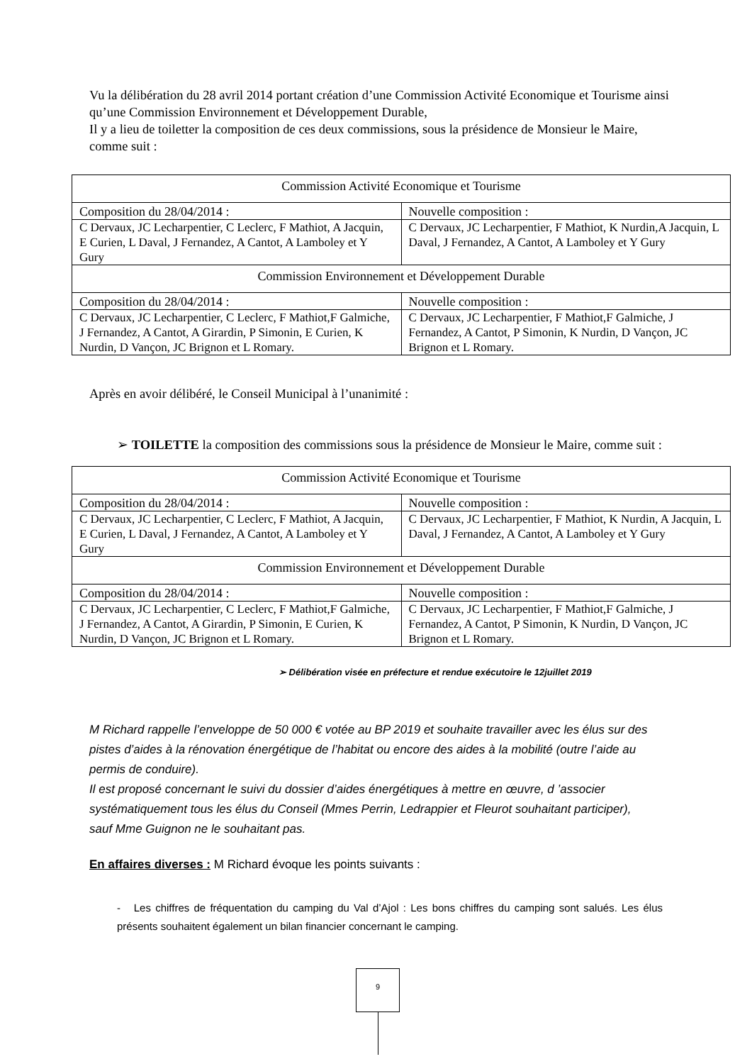Vu la délibération du 28 avril 2014 portant création d’une Commission Activité Economique et Tourisme ainsi qu’une Commission Environnement et Développement Durable,
Il y a lieu de toiletter la composition de ces deux commissions, sous la présidence de Monsieur le Maire, comme suit :
| Commission Activité Economique et Tourisme | |
| Composition du 28/04/2014 : | Nouvelle composition : |
| C Dervaux, JC Lecharpentier, C Leclerc, F Mathiot, A Jacquin, E Curien, L Daval, J Fernandez, A Cantot, A Lamboley et Y Gury | C Dervaux, JC Lecharpentier, F Mathiot, K Nurdin,A Jacquin, L Daval, J Fernandez, A Cantot, A Lamboley et Y Gury |
| Commission Environnement et Développement Durable | |
| Composition du 28/04/2014 : | Nouvelle composition : |
| C Dervaux, JC Lecharpentier, C Leclerc, F Mathiot,F Galmiche, J Fernandez, A Cantot, A Girardin, P Simonin, E Curien, K Nurdin, D Vançon, JC Brignon et L Romary. | C Dervaux, JC Lecharpentier, F Mathiot,F Galmiche, J Fernandez, A Cantot, P Simonin, K Nurdin, D Vançon, JC Brignon et L Romary. |
Après en avoir délibéré, le Conseil Municipal à l’unanimité :
➢ TOILETTE la composition des commissions sous la présidence de Monsieur le Maire, comme suit :
| Commission Activité Economique et Tourisme | |
| Composition du 28/04/2014 : | Nouvelle composition : |
| C Dervaux, JC Lecharpentier, C Leclerc, F Mathiot, A Jacquin, E Curien, L Daval, J Fernandez, A Cantot, A Lamboley et Y Gury | C Dervaux, JC Lecharpentier, F Mathiot, K Nurdin, A Jacquin, L Daval, J Fernandez, A Cantot, A Lamboley et Y Gury |
| Commission Environnement et Développement Durable | |
| Composition du 28/04/2014 : | Nouvelle composition : |
| C Dervaux, JC Lecharpentier, C Leclerc, F Mathiot,F Galmiche, J Fernandez, A Cantot, A Girardin, P Simonin, E Curien, K Nurdin, D Vançon, JC Brignon et L Romary. | C Dervaux, JC Lecharpentier, F Mathiot,F Galmiche, J Fernandez, A Cantot, P Simonin, K Nurdin, D Vançon, JC Brignon et L Romary. |
➢ Délibération visée en préfecture et rendue exécutoire le 12juillet 2019
M Richard rappelle l’enveloppe de 50 000 € votée au BP 2019 et souhaite travailler avec les élus sur des pistes d’aides à la rénovation énergétique de l’habitat ou encore des aides à la mobilité (outre l’aide au permis de conduire).
Il est proposé concernant le suivi du dossier d’aides énergétiques à mettre en œuvre, d ’associer systématiquement tous les élus du Conseil (Mmes Perrin, Ledrappier et Fleurot souhaitant participer), sauf Mme Guignon ne le souhaitant pas.
En affaires diverses : M Richard évoque les points suivants :
- Les chiffres de fréquentation du camping du Val d’Ajol : Les bons chiffres du camping sont salués. Les élus présents souhaitent également un bilan financier concernant le camping.
9